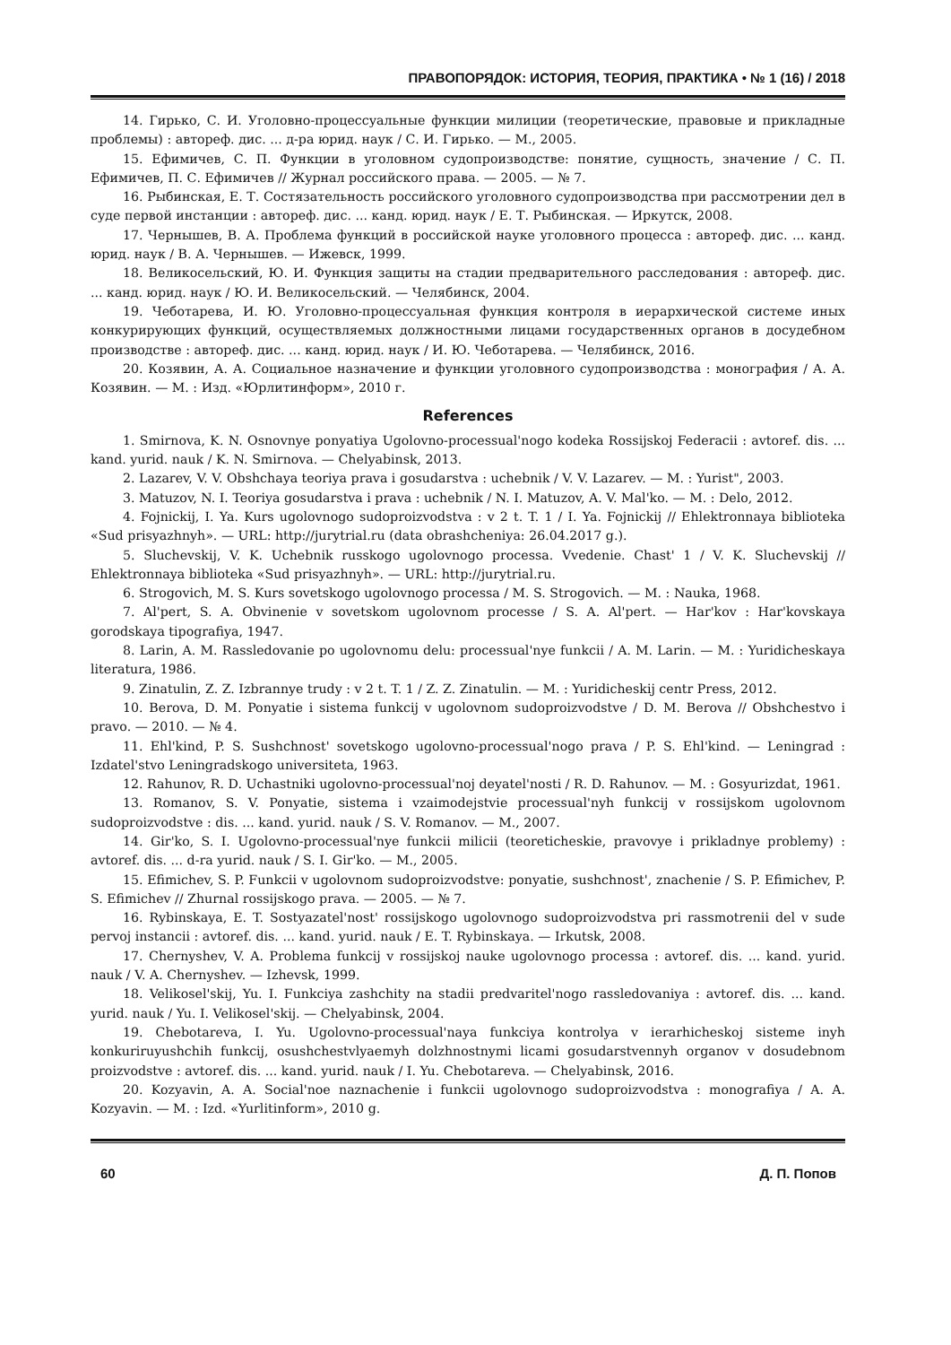ПРАВОПОРЯДОК: ИСТОРИЯ, ТЕОРИЯ, ПРАКТИКА • № 1 (16) / 2018
14. Гирько, С. И. Уголовно-процессуальные функции милиции (теоретические, правовые и прикладные проблемы) : автореф. дис. ... д-ра юрид. наук / С. И. Гирько. — М., 2005.
15. Ефимичев, С. П. Функции в уголовном судопроизводстве: понятие, сущность, значение / С. П. Ефимичев, П. С. Ефимичев // Журнал российского права. — 2005. — № 7.
16. Рыбинская, Е. Т. Состязательность российского уголовного судопроизводства при рассмотрении дел в суде первой инстанции : автореф. дис. ... канд. юрид. наук / Е. Т. Рыбинская. — Иркутск, 2008.
17. Чернышев, В. А. Проблема функций в российской науке уголовного процесса : автореф. дис. ... канд. юрид. наук / В. А. Чернышев. — Ижевск, 1999.
18. Великосельский, Ю. И. Функция защиты на стадии предварительного расследования : автореф. дис. ... канд. юрид. наук / Ю. И. Великосельский. — Челябинск, 2004.
19. Чеботарева, И. Ю. Уголовно-процессуальная функция контроля в иерархической системе иных конкурирующих функций, осуществляемых должностными лицами государственных органов в досудебном производстве : автореф. дис. ... канд. юрид. наук / И. Ю. Чеботарева. — Челябинск, 2016.
20. Козявин, А. А. Социальное назначение и функции уголовного судопроизводства : монография / А. А. Козявин. — М. : Изд. «Юрлитинформ», 2010 г.
References
1. Smirnova, K. N. Osnovnye ponyatiya Ugolovno-processual'nogo kodeka Rossijskoj Federacii : avtoref. dis. ... kand. yurid. nauk / K. N. Smirnova. — Chelyabinsk, 2013.
2. Lazarev, V. V. Obshchaya teoriya prava i gosudarstva : uchebnik / V. V. Lazarev. — M. : Yurist", 2003.
3. Matuzov, N. I. Teoriya gosudarstva i prava : uchebnik / N. I. Matuzov, A. V. Mal'ko. — M. : Delo, 2012.
4. Fojnickij, I. Ya. Kurs ugolovnogo sudoproizvodstva : v 2 t. T. 1 / I. Ya. Fojnickij // Ehlektronnaya biblioteka «Sud prisyazhnyh». — URL: http://jurytrial.ru (data obrashcheniya: 26.04.2017 g.).
5. Sluchevskij, V. K. Uchebnik russkogo ugolovnogo processa. Vvedenie. Chast' 1 / V. K. Sluchevskij // Ehlektronnaya biblioteka «Sud prisyazhnyh». — URL: http://jurytrial.ru.
6. Strogovich, M. S. Kurs sovetskogo ugolovnogo processa / M. S. Strogovich. — M. : Nauka, 1968.
7. Al'pert, S. A. Obvinenie v sovetskom ugolovnom processe / S. A. Al'pert. — Har'kov : Har'kovskaya gorodskaya tipografiya, 1947.
8. Larin, A. M. Rassledovanie po ugolovnomu delu: processual'nye funkcii / A. M. Larin. — M. : Yuridicheskaya literatura, 1986.
9. Zinatulin, Z. Z. Izbrannye trudy : v 2 t. T. 1 / Z. Z. Zinatulin. — M. : Yuridicheskij centr Press, 2012.
10. Berova, D. M. Ponyatie i sistema funkcij v ugolovnom sudoproizvodstve / D. M. Berova // Obshchestvo i pravo. — 2010. — № 4.
11. Ehl'kind, P. S. Sushchnost' sovetskogo ugolovno-processual'nogo prava / P. S. Ehl'kind. — Leningrad : Izdatel'stvo Leningradskogo universiteta, 1963.
12. Rahunov, R. D. Uchastniki ugolovno-processual'noj deyatel'nosti / R. D. Rahunov. — M. : Gosyurizdat, 1961.
13. Romanov, S. V. Ponyatie, sistema i vzaimodejstvie processual'nyh funkcij v rossijskom ugolovnom sudoproizvodstve : dis. ... kand. yurid. nauk / S. V. Romanov. — M., 2007.
14. Gir'ko, S. I. Ugolovno-processual'nye funkcii milicii (teoreticheskie, pravovye i prikladnye problemy) : avtoref. dis. ... d-ra yurid. nauk / S. I. Gir'ko. — M., 2005.
15. Efimichev, S. P. Funkcii v ugolovnom sudoproizvodstve: ponyatie, sushchnost', znachenie / S. P. Efimichev, P. S. Efimichev // Zhurnal rossijskogo prava. — 2005. — № 7.
16. Rybinskaya, E. T. Sostyazatel'nost' rossijskogo ugolovnogo sudoproizvodstva pri rassmotrenii del v sude pervoj instancii : avtoref. dis. ... kand. yurid. nauk / E. T. Rybinskaya. — Irkutsk, 2008.
17. Chernyshev, V. A. Problema funkcij v rossijskoj nauke ugolovnogo processa : avtoref. dis. ... kand. yurid. nauk / V. A. Chernyshev. — Izhevsk, 1999.
18. Velikosel'skij, Yu. I. Funkciya zashchity na stadii predvaritel'nogo rassledovaniya : avtoref. dis. ... kand. yurid. nauk / Yu. I. Velikosel'skij. — Chelyabinsk, 2004.
19. Chebotareva, I. Yu. Ugolovno-processual'naya funkciya kontrolya v ierarhicheskoj sisteme inyh konkuriruyushchih funkcij, osushchestvlyaemyh dolzhnostnymi licami gosudarstvennyh organov v dosudebnom proizvodstve : avtoref. dis. ... kand. yurid. nauk / I. Yu. Chebotareva. — Chelyabinsk, 2016.
20. Kozyavin, A. A. Social'noe naznachenie i funkcii ugolovnogo sudoproizvodstva : monografiya / A. A. Kozyavin. — M. : Izd. «Yurlitinform», 2010 g.
60 Д. П. Попов